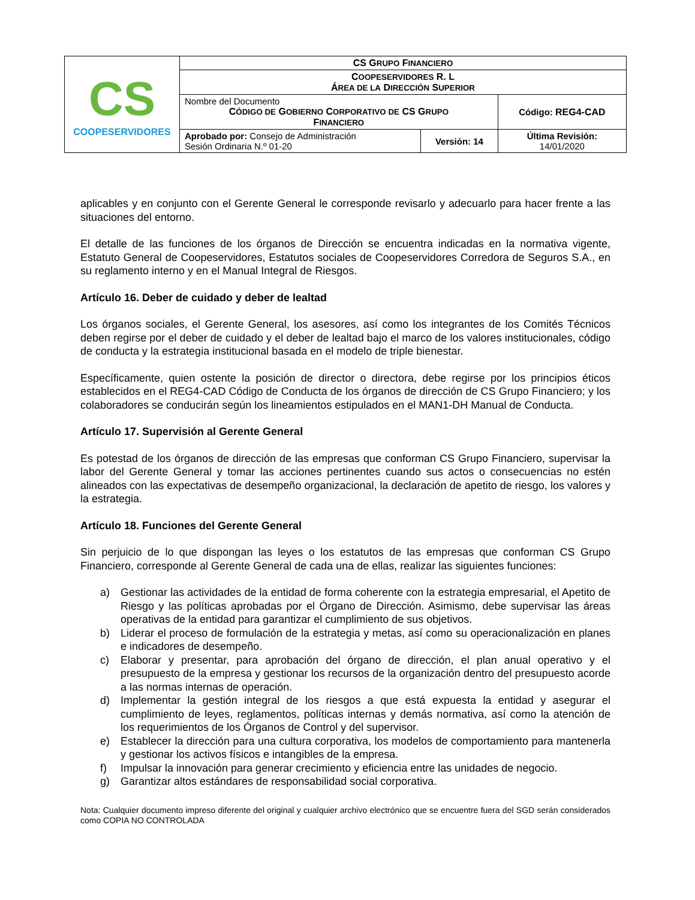| CS COOPESERVIDORES | CS G RUPO F INANCIERO | | |
| | C OOPESERVIDORES R. L Á REA DE LA D IRECCIÓN S UPERIOR | | |
| | Nombre del Documento C ÓDIGO DE G OBIERNO C ORPORATIVO DE CS G RUPO F INANCIERO | | Código: REG4-CAD |
| | Aprobado por: Consejo de Administración Sesión Ordinaria N.º 01-20 | Versión: 14 | Última Revisión: 14/01/2020 |
aplicables y en conjunto con el Gerente General le corresponde revisarlo y adecuarlo para hacer frente a las situaciones del entorno.
El detalle de las funciones de los órganos de Dirección se encuentra indicadas en la normativa vigente, Estatuto General de Coopeservidores, Estatutos sociales de Coopeservidores Corredora de Seguros S.A., en su reglamento interno y en el Manual Integral de Riesgos.
Artículo 16. Deber de cuidado y deber de lealtad
Los órganos sociales, el Gerente General, los asesores, así como los integrantes de los Comités Técnicos deben regirse por el deber de cuidado y el deber de lealtad bajo el marco de los valores institucionales, código de conducta y la estrategia institucional basada en el modelo de triple bienestar.
Específicamente, quien ostente la posición de director o directora, debe regirse por los principios éticos establecidos en el REG4-CAD Código de Conducta de los órganos de dirección de CS Grupo Financiero; y los colaboradores se conducirán según los lineamientos estipulados en el MAN1-DH Manual de Conducta.
Artículo 17. Supervisión al Gerente General
Es potestad de los órganos de dirección de las empresas que conforman CS Grupo Financiero, supervisar la labor del Gerente General y tomar las acciones pertinentes cuando sus actos o consecuencias no estén alineados con las expectativas de desempeño organizacional, la declaración de apetito de riesgo, los valores y la estrategia.
Artículo 18. Funciones del Gerente General
Sin perjuicio de lo que dispongan las leyes o los estatutos de las empresas que conforman CS Grupo Financiero, corresponde al Gerente General de cada una de ellas, realizar las siguientes funciones:
a) Gestionar las actividades de la entidad de forma coherente con la estrategia empresarial, el Apetito de Riesgo y las políticas aprobadas por el Órgano de Dirección. Asimismo, debe supervisar las áreas operativas de la entidad para garantizar el cumplimiento de sus objetivos.
b) Liderar el proceso de formulación de la estrategia y metas, así como su operacionalización en planes e indicadores de desempeño.
c) Elaborar y presentar, para aprobación del órgano de dirección, el plan anual operativo y el presupuesto de la empresa y gestionar los recursos de la organización dentro del presupuesto acorde a las normas internas de operación.
d) Implementar la gestión integral de los riesgos a que está expuesta la entidad y asegurar el cumplimiento de leyes, reglamentos, políticas internas y demás normativa, así como la atención de los requerimientos de los Órganos de Control y del supervisor.
e) Establecer la dirección para una cultura corporativa, los modelos de comportamiento para mantenerla y gestionar los activos físicos e intangibles de la empresa.
f) Impulsar la innovación para generar crecimiento y eficiencia entre las unidades de negocio.
g) Garantizar altos estándares de responsabilidad social corporativa.
Nota: Cualquier documento impreso diferente del original y cualquier archivo electrónico que se encuentre fuera del SGD serán considerados como COPIA NO CONTROLADA